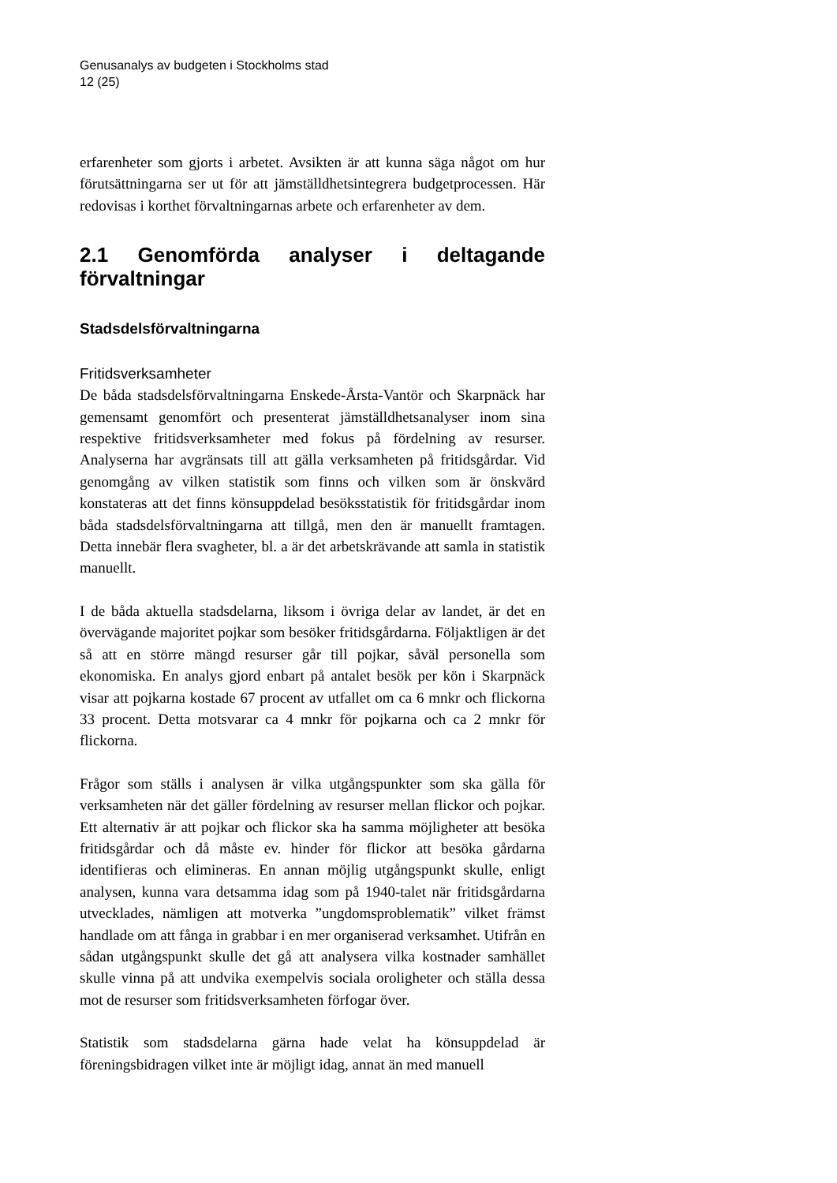Genusanalys av budgeten i Stockholms stad
12 (25)
erfarenheter som gjorts i arbetet. Avsikten är att kunna säga något om hur förutsättningarna ser ut för att jämställdhetsintegrera budgetprocessen. Här redovisas i korthet förvaltningarnas arbete och erfarenheter av dem.
2.1 Genomförda analyser i deltagande förvaltningar
Stadsdelsförvaltningarna
Fritidsverksamheter
De båda stadsdelsförvaltningarna Enskede-Årsta-Vantör och Skarpnäck har gemensamt genomfört och presenterat jämställdhetsanalyser inom sina respektive fritidsverksamheter med fokus på fördelning av resurser. Analyserna har avgränsats till att gälla verksamheten på fritidsgårdar. Vid genomgång av vilken statistik som finns och vilken som är önskvärd konstateras att det finns könsuppdelad besöksstatistik för fritidsgårdar inom båda stadsdelsförvaltningarna att tillgå, men den är manuellt framtagen. Detta innebär flera svagheter, bl. a är det arbetskrävande att samla in statistik manuellt.
I de båda aktuella stadsdelarna, liksom i övriga delar av landet, är det en övervägande majoritet pojkar som besöker fritidsgårdarna. Följaktligen är det så att en större mängd resurser går till pojkar, såväl personella som ekonomiska. En analys gjord enbart på antalet besök per kön i Skarpnäck visar att pojkarna kostade 67 procent av utfallet om ca 6 mnkr och flickorna 33 procent. Detta motsvarar ca 4 mnkr för pojkarna och ca 2 mnkr för flickorna.
Frågor som ställs i analysen är vilka utgångspunkter som ska gälla för verksamheten när det gäller fördelning av resurser mellan flickor och pojkar. Ett alternativ är att pojkar och flickor ska ha samma möjligheter att besöka fritidsgårdar och då måste ev. hinder för flickor att besöka gårdarna identifieras och elimineras. En annan möjlig utgångspunkt skulle, enligt analysen, kunna vara detsamma idag som på 1940-talet när fritidsgårdarna utvecklades, nämligen att motverka ”ungdomsproblematik” vilket främst handlade om att fånga in grabbar i en mer organiserad verksamhet. Utifrån en sådan utgångspunkt skulle det gå att analysera vilka kostnader samhället skulle vinna på att undvika exempelvis sociala oroligheter och ställa dessa mot de resurser som fritidsverksamheten förfogar över.
Statistik som stadsdelarna gärna hade velat ha könsuppdelad är föreningsbidragen vilket inte är möjligt idag, annat än med manuell